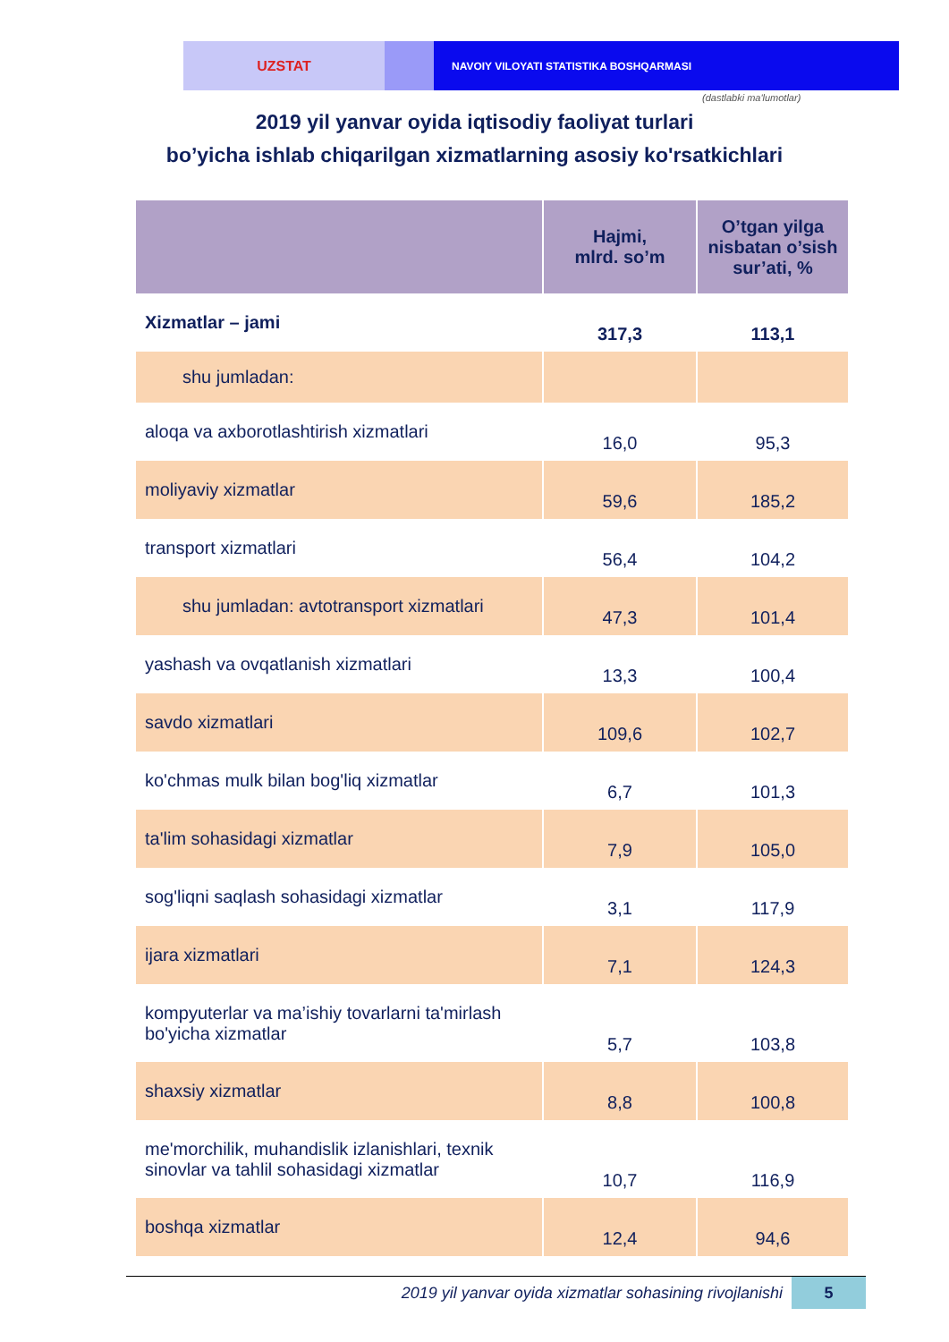UZSTAT
NAVOIY VILOYATI STATISTIKA BOSHQARMASI
(dastlabki ma'lumotlar)
2019 yil yanvar oyida iqtisodiy faoliyat turlari
bo’yicha ishlab chiqarilgan xizmatlarning asosiy ko'rsatkichlari
| | Hajmi, mlrd. so’m | O’tgan yilga nisbatan o’sish sur’ati, % |
| --- | --- | --- |
| Xizmatlar – jami | 317,3 | 113,1 |
| shu jumladan: | | |
| aloqa va axborotlashtirish xizmatlari | 16,0 | 95,3 |
| moliyaviy xizmatlar | 59,6 | 185,2 |
| transport xizmatlari | 56,4 | 104,2 |
| shu jumladan: avtotransport xizmatlari | 47,3 | 101,4 |
| yashash va ovqatlanish xizmatlari | 13,3 | 100,4 |
| savdo xizmatlari | 109,6 | 102,7 |
| ko'chmas mulk bilan bog'liq xizmatlar | 6,7 | 101,3 |
| ta'lim sohasidagi xizmatlar | 7,9 | 105,0 |
| sog'liqni saqlash sohasidagi xizmatlar | 3,1 | 117,9 |
| ijara xizmatlari | 7,1 | 124,3 |
| kompyuterlar va ma’ishiy tovarlarni ta'mirlash bo'yicha xizmatlar | 5,7 | 103,8 |
| shaxsiy xizmatlar | 8,8 | 100,8 |
| me'morchilik, muhandislik izlanishlari, texnik sinovlar va tahlil sohasidagi xizmatlar | 10,7 | 116,9 |
| boshqa xizmatlar | 12,4 | 94,6 |
2019 yil yanvar oyida xizmatlar sohasining rivojlanishi
5